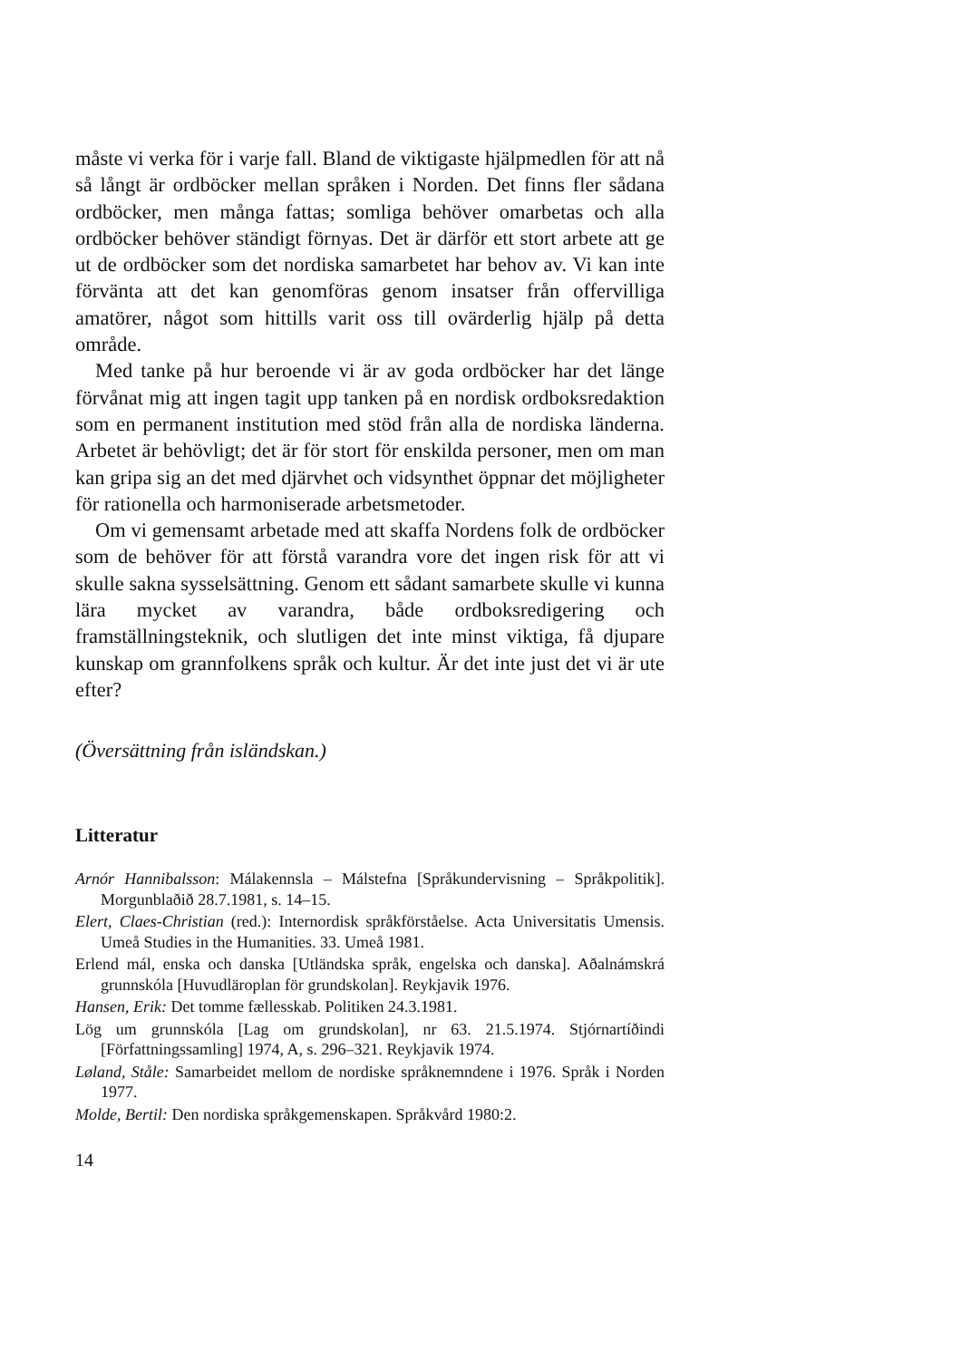måste vi verka för i varje fall. Bland de viktigaste hjälpmedlen för att nå så långt är ordböcker mellan språken i Norden. Det finns fler sådana ordböcker, men många fattas; somliga behöver omarbetas och alla ordböcker behöver ständigt förnyas. Det är därför ett stort arbete att ge ut de ordböcker som det nordiska samarbetet har behov av. Vi kan inte förvänta att det kan genomföras genom insatser från offervilliga amatörer, något som hittills varit oss till ovärderlig hjälp på detta område.
Med tanke på hur beroende vi är av goda ordböcker har det länge förvånat mig att ingen tagit upp tanken på en nordisk ordboksredaktion som en permanent institution med stöd från alla de nordiska länderna. Arbetet är behövligt; det är för stort för enskilda personer, men om man kan gripa sig an det med djärvhet och vidsynthet öppnar det möjligheter för rationella och harmoniserade arbetsmetoder.
Om vi gemensamt arbetade med att skaffa Nordens folk de ordböcker som de behöver för att förstå varandra vore det ingen risk för att vi skulle sakna sysselsättning. Genom ett sådant samarbete skulle vi kunna lära mycket av varandra, både ordboksredigering och framställningsteknik, och slutligen det inte minst viktiga, få djupare kunskap om grannfolkens språk och kultur. Är det inte just det vi är ute efter?
(Översättning från isländskan.)
Litteratur
Arnór Hannibalsson: Málakennsla – Málstefna [Språkundervisning – Språkpolitik]. Morgunblaðið 28.7.1981, s. 14–15.
Elert, Claes-Christian (red.): Internordisk språkförståelse. Acta Universitatis Umensis. Umeå Studies in the Humanities. 33. Umeå 1981.
Erlend mál, enska och danska [Utländska språk, engelska och danska]. Aðalnámskrá grunnskóla [Huvudläroplan för grundskolan]. Reykjavik 1976.
Hansen, Erik: Det tomme fællesskab. Politiken 24.3.1981.
Lög um grunnskóla [Lag om grundskolan], nr 63. 21.5.1974. Stjórnartíðindi [Författningssamling] 1974, A, s. 296–321. Reykjavik 1974.
Løland, Ståle: Samarbeidet mellom de nordiske språknemndene i 1976. Språk i Norden 1977.
Molde, Bertil: Den nordiska språkgemenskapen. Språkvård 1980:2.
14